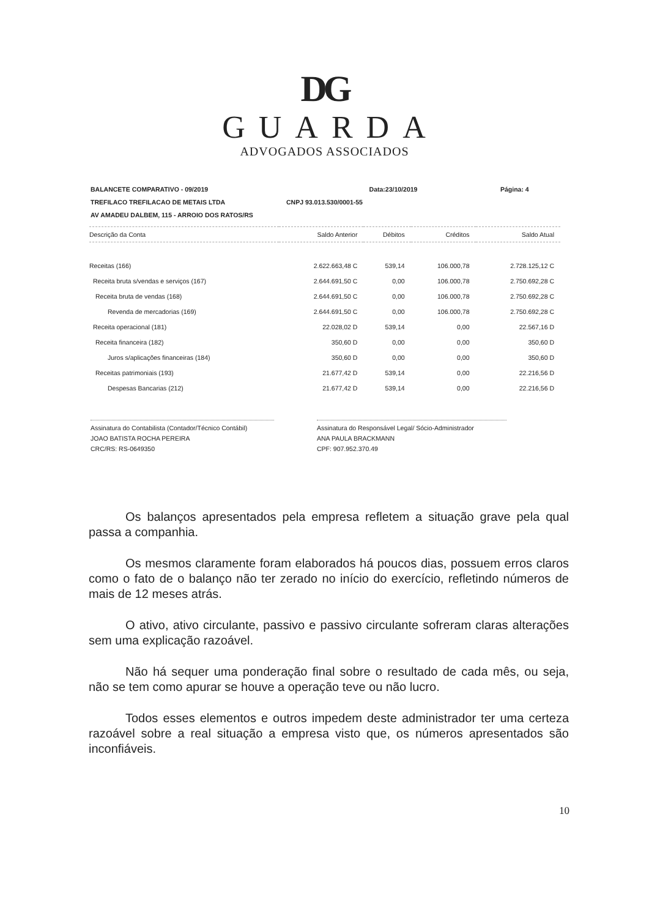DG
GUARDA
ADVOGADOS ASSOCIADOS
BALANCETE COMPARATIVO - 09/2019 Data:23/10/2019 Página: 4
TREFILACO TREFILACAO DE METAIS LTDA CNPJ 93.013.530/0001-55
AV AMADEU DALBEM, 115 - ARROIO DOS RATOS/RS
| Descrição da Conta | Saldo Anterior | Débitos | Créditos | Saldo Atual |
| --- | --- | --- | --- | --- |
| Receitas (166) | 2.622.663,48 C | 539,14 | 106.000,78 | 2.728.125,12 C |
| Receita bruta s/vendas e serviços (167) | 2.644.691,50 C | 0,00 | 106.000,78 | 2.750.692,28 C |
| Receita bruta de vendas (168) | 2.644.691,50 C | 0,00 | 106.000,78 | 2.750.692,28 C |
| Revenda de mercadorias (169) | 2.644.691,50 C | 0,00 | 106.000,78 | 2.750.692,28 C |
| Receita operacional (181) | 22.028,02 D | 539,14 | 0,00 | 22.567,16 D |
| Receita financeira (182) | 350,60 D | 0,00 | 0,00 | 350,60 D |
| Juros s/aplicações financeiras (184) | 350,60 D | 0,00 | 0,00 | 350,60 D |
| Receitas patrimoniais (193) | 21.677,42 D | 539,14 | 0,00 | 22.216,56 D |
| Despesas Bancarias (212) | 21.677,42 D | 539,14 | 0,00 | 22.216,56 D |
Assinatura do Contabilista (Contador/Técnico Contábil)
JOAO BATISTA ROCHA PEREIRA
CRC/RS: RS-0649350
Assinatura do Responsável Legal/ Sócio-Administrador
ANA PAULA BRACKMANN
CPF: 907.952.370.49
Os balanços apresentados pela empresa refletem a situação grave pela qual passa a companhia.
Os mesmos claramente foram elaborados há poucos dias, possuem erros claros como o fato de o balanço não ter zerado no início do exercício, refletindo números de mais de 12 meses atrás.
O ativo, ativo circulante, passivo e passivo circulante sofreram claras alterações sem uma explicação razoável.
Não há sequer uma ponderação final sobre o resultado de cada mês, ou seja, não se tem como apurar se houve a operação teve ou não lucro.
Todos esses elementos e outros impedem deste administrador ter uma certeza razoável sobre a real situação a empresa visto que, os números apresentados são inconfiáveis.
10